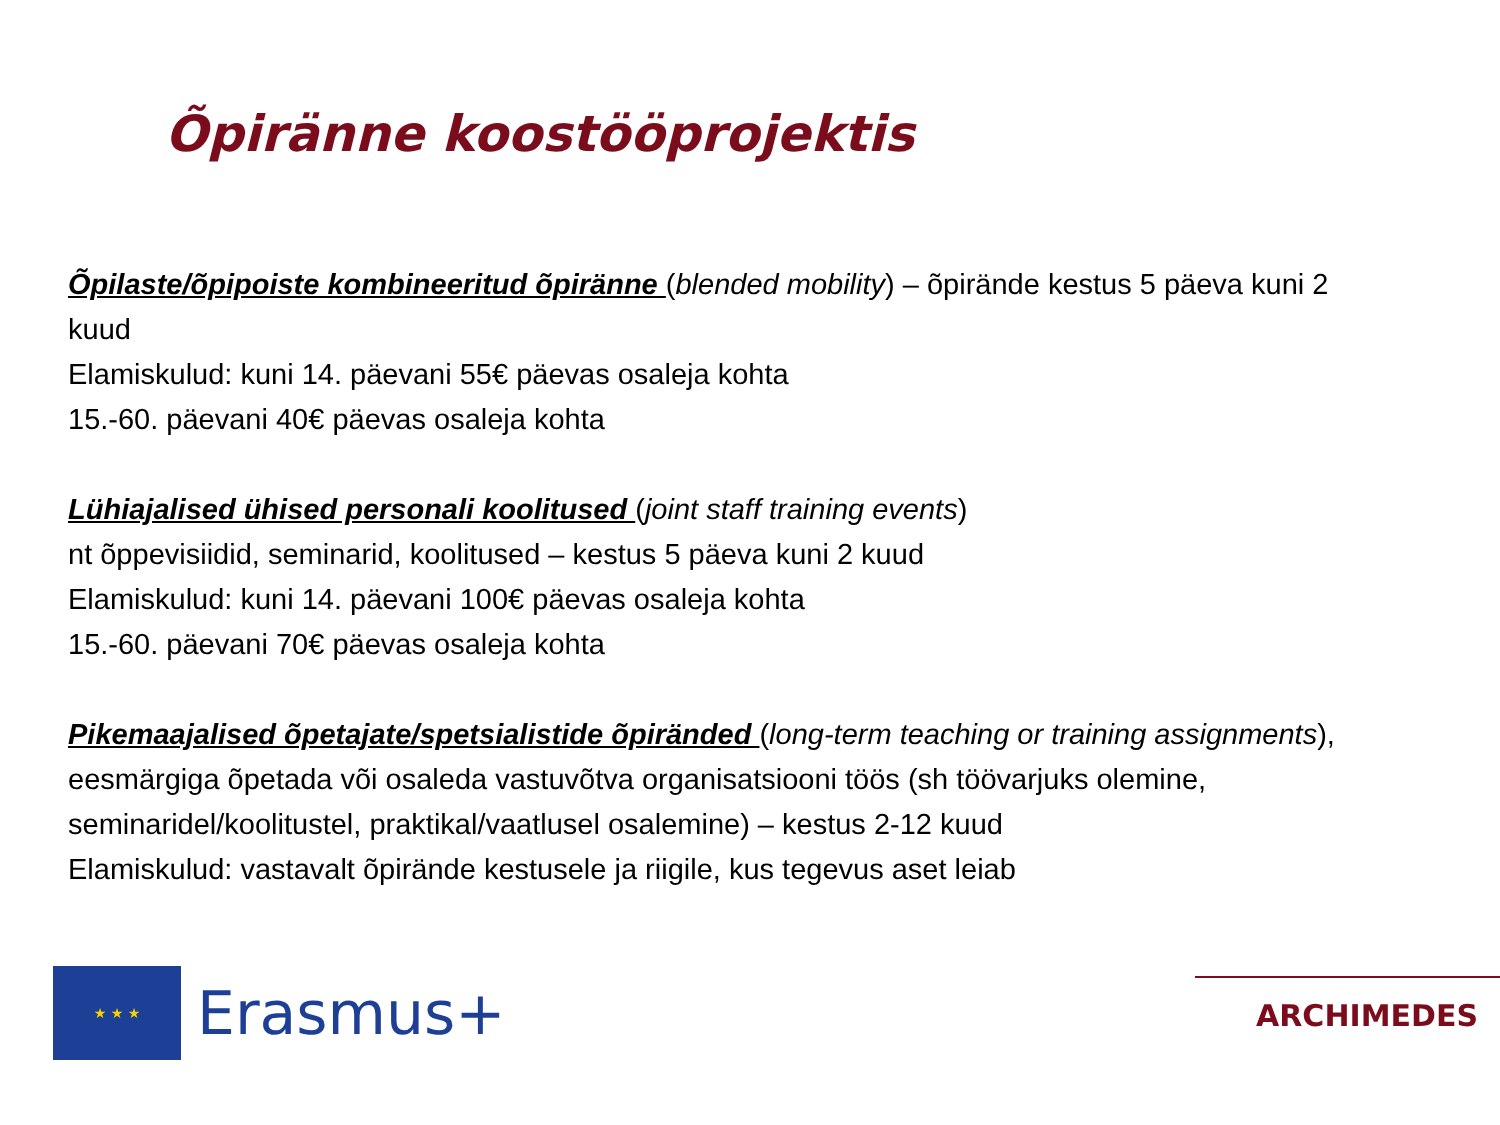Õpiränne koostööprojektis
Õpilaste/õpipoiste kombineeritud õpiränne (blended mobility) – õpirände kestus 5 päeva kuni 2 kuud
Elamiskulud: kuni 14. päevani 55€ päevas osaleja kohta
15.-60. päevani 40€ päevas osaleja kohta
Lühiajalised ühised personali koolitused (joint staff training events)
nt õppevisiidid, seminarid, koolitused – kestus 5 päeva kuni 2 kuud
Elamiskulud: kuni 14. päevani 100€ päevas osaleja kohta
15.-60. päevani 70€ päevas osaleja kohta
Pikemaajalised õpetajate/spetsialistide õpiränded (long-term teaching or training assignments), eesmärgiga õpetada või osaleda vastuvõtva organisatsiooni töös (sh töövarjuks olemine, seminaridel/koolitustel, praktikal/vaatlusel osalemine) – kestus 2-12 kuud
Elamiskulud: vastavalt õpirände kestusele ja riigile, kus tegevus aset leiab
★ ★ ★
Erasmus+
ARCHIMEDES